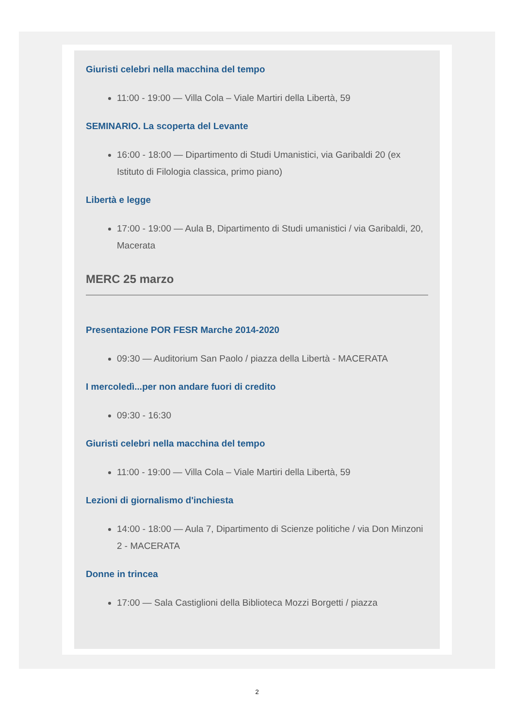Giuristi celebri nella macchina del tempo
11:00 - 19:00 — Villa Cola – Viale Martiri della Libertà, 59
SEMINARIO. La scoperta del Levante
16:00 - 18:00 — Dipartimento di Studi Umanistici, via Garibaldi 20 (ex Istituto di Filologia classica, primo piano)
Libertà e legge
17:00 - 19:00 — Aula B, Dipartimento di Studi umanistici / via Garibaldi, 20, Macerata
MERC 25 marzo
Presentazione POR FESR Marche 2014-2020
09:30 — Auditorium San Paolo / piazza della Libertà - MACERATA
I mercoledì...per non andare fuori di credito
09:30 - 16:30
Giuristi celebri nella macchina del tempo
11:00 - 19:00 — Villa Cola – Viale Martiri della Libertà, 59
Lezioni di giornalismo d'inchiesta
14:00 - 18:00 — Aula 7, Dipartimento di Scienze politiche / via Don Minzoni 2 - MACERATA
Donne in trincea
17:00 — Sala Castiglioni della Biblioteca Mozzi Borgetti / piazza
2